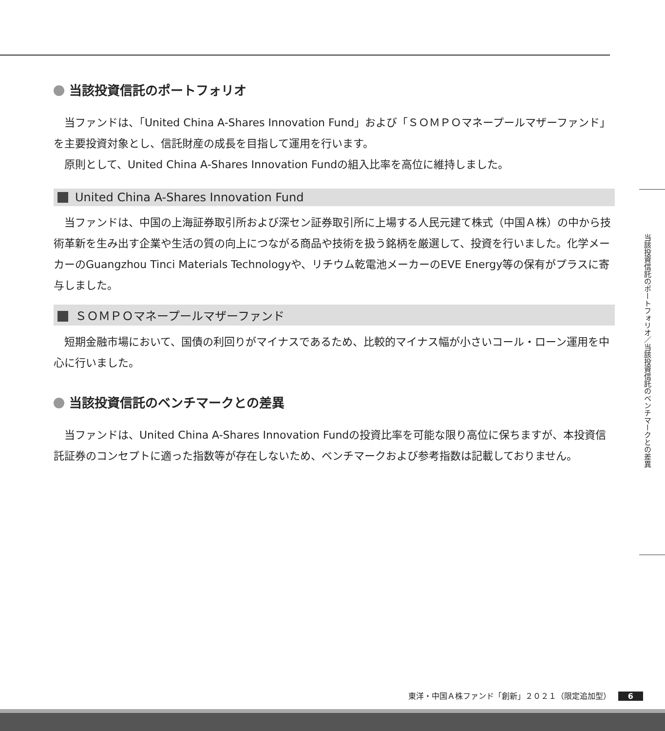当該投資信託のポートフォリオ
当ファンドは、「United China A-Shares Innovation Fund」および「ＳＯＭＰＯマネープールマザーファンド」を主要投資対象とし、信託財産の成長を目指して運用を行います。
原則として、United China A-Shares Innovation Fundの組入比率を高位に維持しました。
United China A-Shares Innovation Fund
当ファンドは、中国の上海証券取引所および深セン証券取引所に上場する人民元建て株式（中国Ａ株）の中から技術革新を生み出す企業や生活の質の向上につながる商品や技術を扱う銘柄を厳選して、投資を行いました。化学メーカーのGuangzhou Tinci Materials Technologyや、リチウム乾電池メーカーのEVE Energy等の保有がプラスに寄与しました。
ＳＯＭＰＯマネープールマザーファンド
短期金融市場において、国債の利回りがマイナスであるため、比較的マイナス幅が小さいコール・ローン運用を中心に行いました。
当該投資信託のベンチマークとの差異
当ファンドは、United China A-Shares Innovation Fundの投資比率を可能な限り高位に保ちますが、本投資信託証券のコンセプトに適った指数等が存在しないため、ベンチマークおよび参考指数は記載しておりません。
当該投資信託のポートフォリオ／当該投資信託のベンチマークとの差異
東洋・中国Ａ株ファンド「創新」２０２１（限定追加型） 6